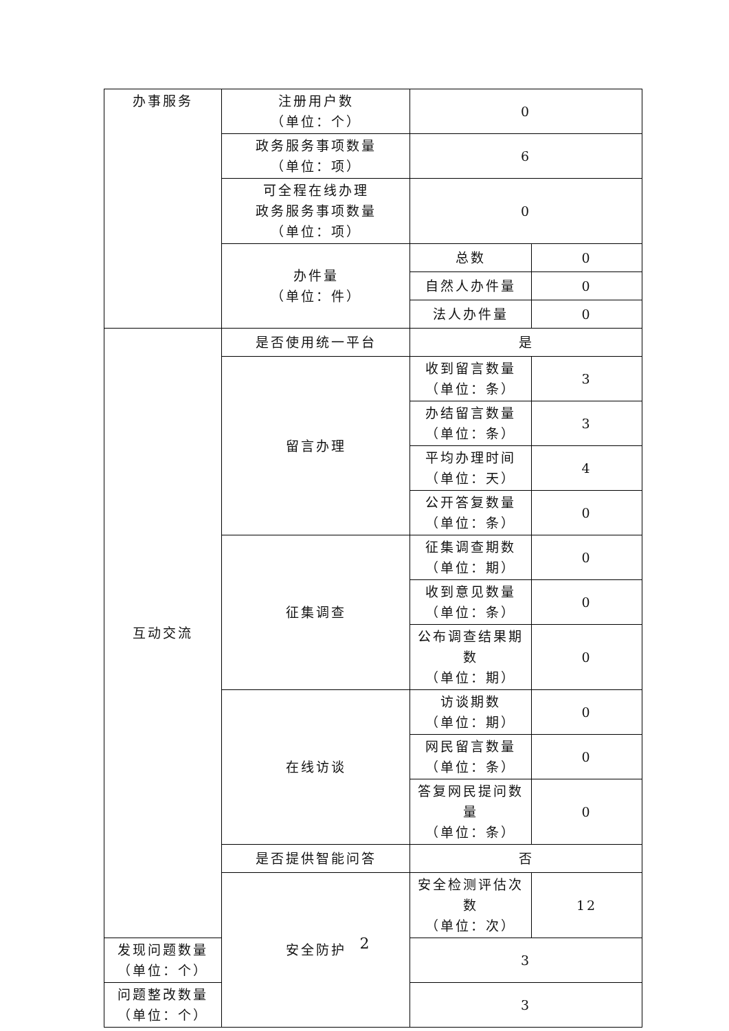| 办事服务 | 注册用户数 （单位：个） | 0 | |
| | 政务服务事项数量 （单位：项） | 6 | |
| | 可全程在线办理 政务服务事项数量 （单位：项） | 0 | |
| | 办件量 （单位：件） | 总数 | 0 |
| | | 自然人办件量 | 0 |
| | | 法人办件量 | 0 |
| 互动交流 | 是否使用统一平台 | 是 | |
| | 留言办理 | 收到留言数量 （单位：条） | 3 |
| | | 办结留言数量 （单位：条） | 3 |
| | | 平均办理时间 （单位：天） | 4 |
| | | 公开答复数量 （单位：条） | 0 |
| | 征集调查 | 征集调查期数 （单位：期） | 0 |
| | | 收到意见数量 （单位：条） | 0 |
| | | 公布调查结果期数 （单位：期） | 0 |
| | 在线访谈 | 访谈期数 （单位：期） | 0 |
| | | 网民留言数量 （单位：条） | 0 |
| | | 答复网民提问数量 （单位：条） | 0 |
| | 是否提供智能问答 | 否 | |
| | 安全防护 | 安全检测评估次数 （单位：次） | 12 |
| 发现问题数量 （单位：个） | | 3 | |
| 问题整改数量 （单位：个） | | 3 | |
2